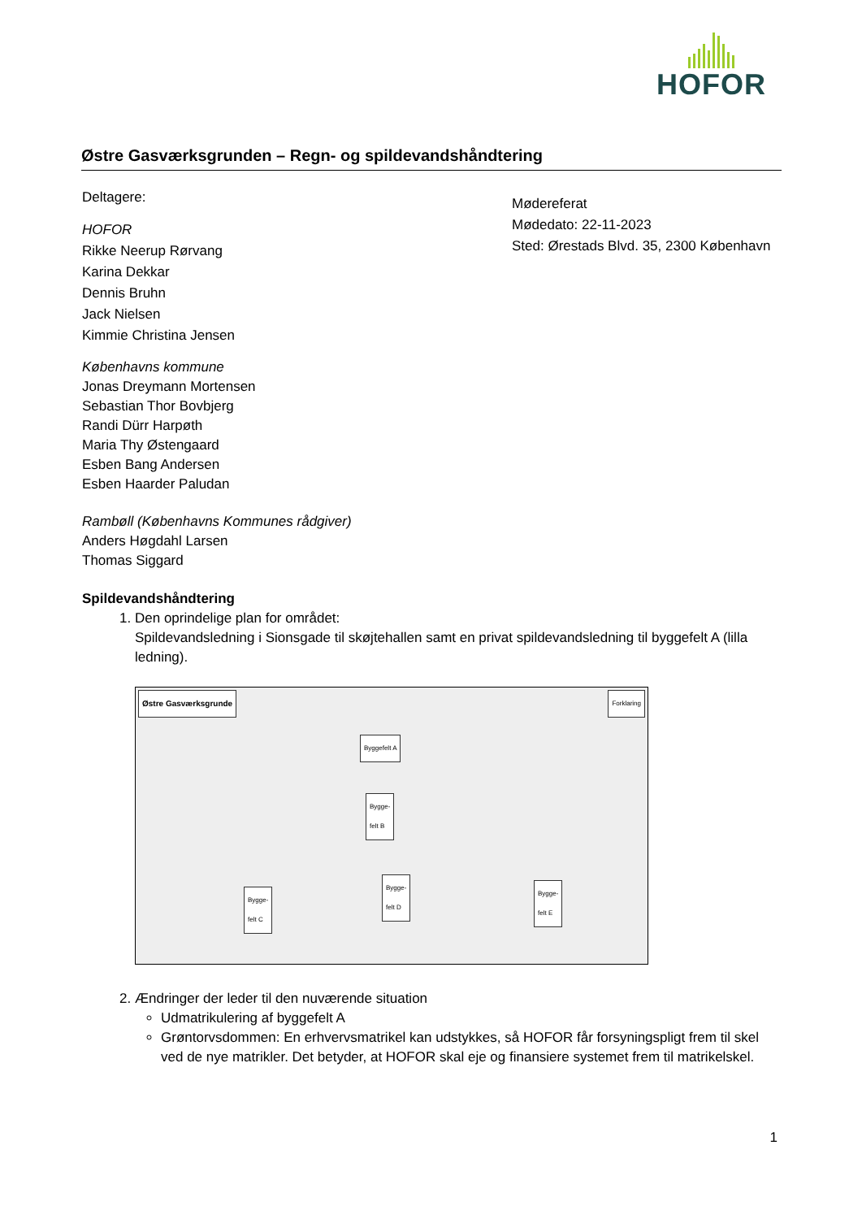HOFOR
Østre Gasværksgrunden – Regn- og spildevandshåndtering
Deltagere:
HOFOR
Rikke Neerup Rørvang
Karina Dekkar
Dennis Bruhn
Jack Nielsen
Kimmie Christina Jensen
Københavns kommune
Jonas Dreymann Mortensen
Sebastian Thor Bovbjerg
Randi Dürr Harpøth
Maria Thy Østengaard
Esben Bang Andersen
Esben Haarder Paludan
Rambøll (Københavns Kommunes rådgiver)
Anders Høgdahl Larsen
Thomas Siggard
Mødereferat
Mødedato: 22-11-2023
Sted: Ørestads Blvd. 35, 2300 København
Spildevandshåndtering
1. Den oprindelige plan for området:
Spildevandsledning i Sionsgade til skøjtehallen samt en privat spildevandsledning til byggefelt A (lilla ledning).
Østre Gasværksgrunde Forklaring
Byggefelt A
Bygge-
felt B
Bygge-
felt C
Bygge-
felt D
Bygge-
felt E
2. Ændringer der leder til den nuværende situation
Udmatrikulering af byggefelt A
Grøntorvsdommen: En erhvervsmatrikel kan udstykkes, så HOFOR får forsyningspligt frem til skel ved de nye matrikler. Det betyder, at HOFOR skal eje og finansiere systemet frem til matrikelskel.
1